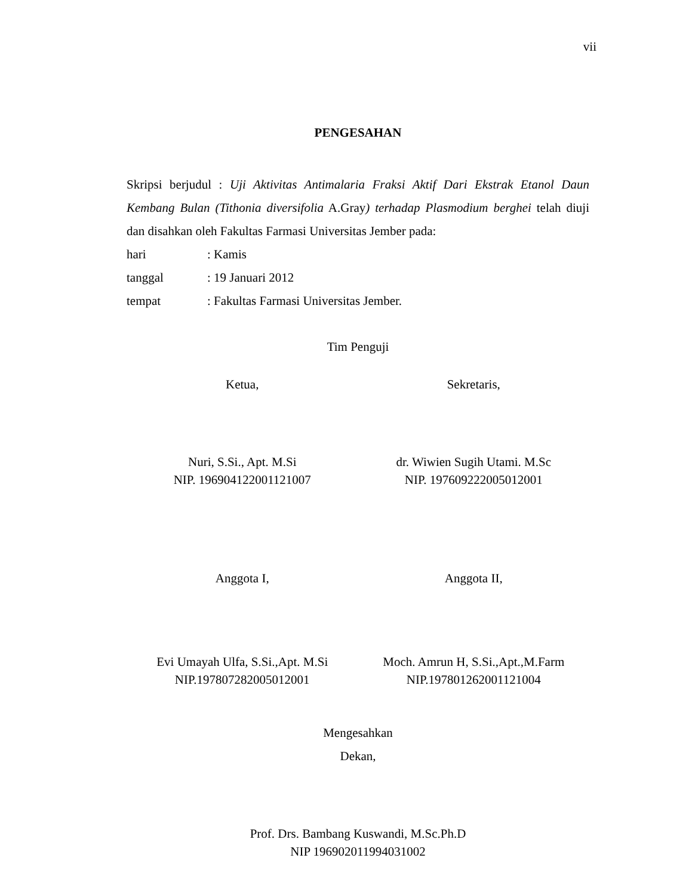vii
PENGESAHAN
Skripsi berjudul : Uji Aktivitas Antimalaria Fraksi Aktif Dari Ekstrak Etanol Daun Kembang Bulan (Tithonia diversifolia A.Gray) terhadap Plasmodium berghei telah diuji dan disahkan oleh Fakultas Farmasi Universitas Jember pada:
hari: Kamis
tanggal: 19 Januari 2012
tempat: Fakultas Farmasi Universitas Jember.
Tim Penguji
Ketua, Sekretaris,
Nuri, S.Si., Apt. M.Si
NIP. 196904122001121007
dr. Wiwien Sugih Utami. M.Sc
NIP. 197609222005012001
Anggota I, Anggota II,
Evi Umayah Ulfa, S.Si.,Apt. M.Si
NIP.197807282005012001
Moch. Amrun H, S.Si.,Apt.,M.Farm
NIP.197801262001121004
Mengesahkan
Dekan,
Prof. Drs. Bambang Kuswandi, M.Sc.Ph.D
NIP 196902011994031002